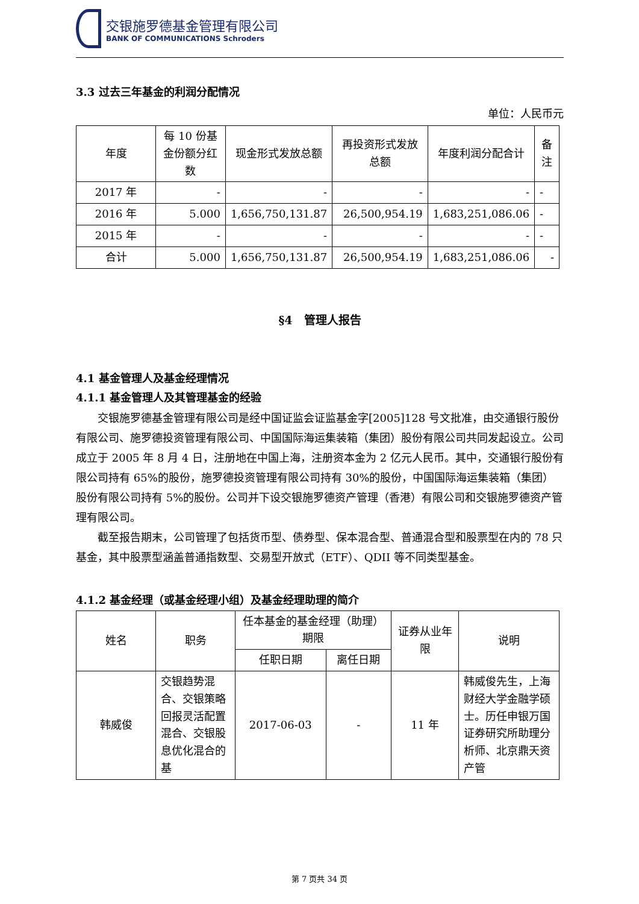交银施罗德基金管理有限公司
BANK OF COMMUNICATIONS Schroders
3.3 过去三年基金的利润分配情况
单位：人民币元
| 年度 | 每 10 份基金份额分红数 | 现金形式发放总额 | 再投资形式发放总额 | 年度利润分配合计 | 备注 |
| --- | --- | --- | --- | --- | --- |
| 2017 年 | - | - | - | - | - |
| 2016 年 | 5.000 | 1,656,750,131.87 | 26,500,954.19 | 1,683,251,086.06 | - |
| 2015 年 | - | - | - | - | - |
| 合计 | 5.000 | 1,656,750,131.87 | 26,500,954.19 | 1,683,251,086.06 | - |
§4　管理人报告
4.1 基金管理人及基金经理情况
4.1.1 基金管理人及其管理基金的经验
交银施罗德基金管理有限公司是经中国证监会证监基金字[2005]128 号文批准，由交通银行股份有限公司、施罗德投资管理有限公司、中国国际海运集装箱（集团）股份有限公司共同发起设立。公司成立于 2005 年 8 月 4 日，注册地在中国上海，注册资本金为 2 亿元人民币。其中，交通银行股份有限公司持有 65%的股份，施罗德投资管理有限公司持有 30%的股份，中国国际海运集装箱（集团）股份有限公司持有 5%的股份。公司并下设交银施罗德资产管理（香港）有限公司和交银施罗德资产管理有限公司。
截至报告期末，公司管理了包括货币型、债券型、保本混合型、普通混合型和股票型在内的 78 只基金，其中股票型涵盖普通指数型、交易型开放式（ETF）、QDII 等不同类型基金。
4.1.2 基金经理（或基金经理小组）及基金经理助理的简介
| 姓名 | 职务 | 任本基金的基金经理（助理）期限 | | 证券从业年限 | 说明 |
| --- | --- | --- | --- | --- | --- |
| | | 任职日期 | 离任日期 | | |
| 韩威俊 | 交银趋势混合、交银策略回报灵活配置混合、交银股息优化混合的基 | 2017-06-03 | - | 11 年 | 韩威俊先生，上海财经大学金融学硕士。历任申银万国证券研究所助理分析师、北京鼎天资产管 |
第 7 页共 34 页